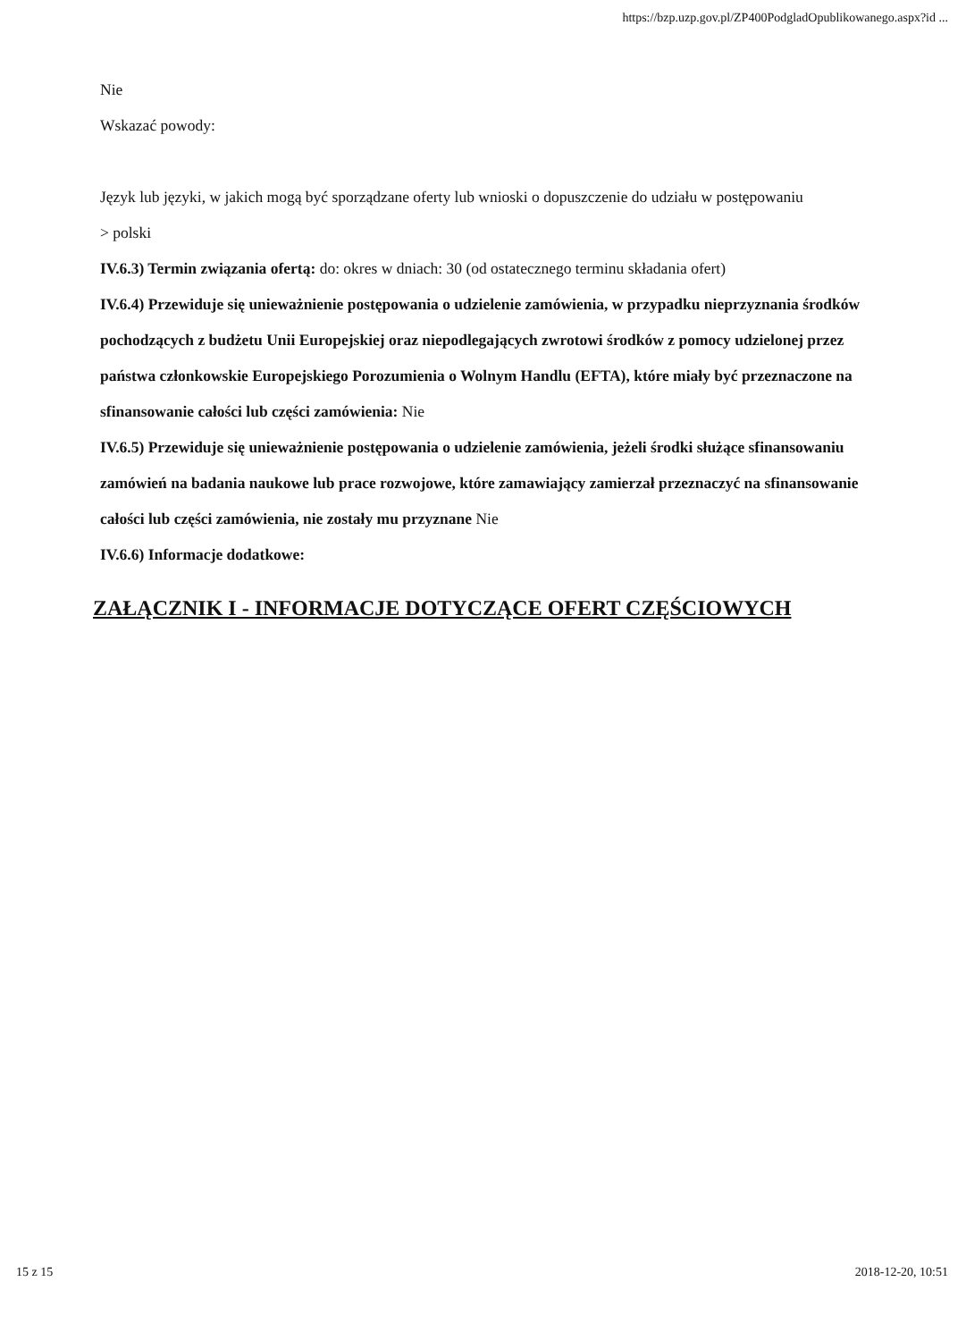https://bzp.uzp.gov.pl/ZP400PodgladOpublikowanego.aspx?id ...
Nie
Wskazać powody:
Język lub języki, w jakich mogą być sporządzane oferty lub wnioski o dopuszczenie do udziału w postępowaniu
> polski
IV.6.3) Termin związania ofertą: do: okres w dniach: 30 (od ostatecznego terminu składania ofert)
IV.6.4) Przewiduje się unieważnienie postępowania o udzielenie zamówienia, w przypadku nieprzyznania środków pochodzących z budżetu Unii Europejskiej oraz niepodlegających zwrotowi środków z pomocy udzielonej przez państwa członkowskie Europejskiego Porozumienia o Wolnym Handlu (EFTA), które miały być przeznaczone na sfinansowanie całości lub części zamówienia: Nie
IV.6.5) Przewiduje się unieważnienie postępowania o udzielenie zamówienia, jeżeli środki służące sfinansowaniu zamówień na badania naukowe lub prace rozwojowe, które zamawiający zamierzał przeznaczyć na sfinansowanie całości lub części zamówienia, nie zostały mu przyznane Nie
IV.6.6) Informacje dodatkowe:
ZAŁĄCZNIK I - INFORMACJE DOTYCZĄCE OFERT CZĘŚCIOWYCH
15 z 15 2018-12-20, 10:51